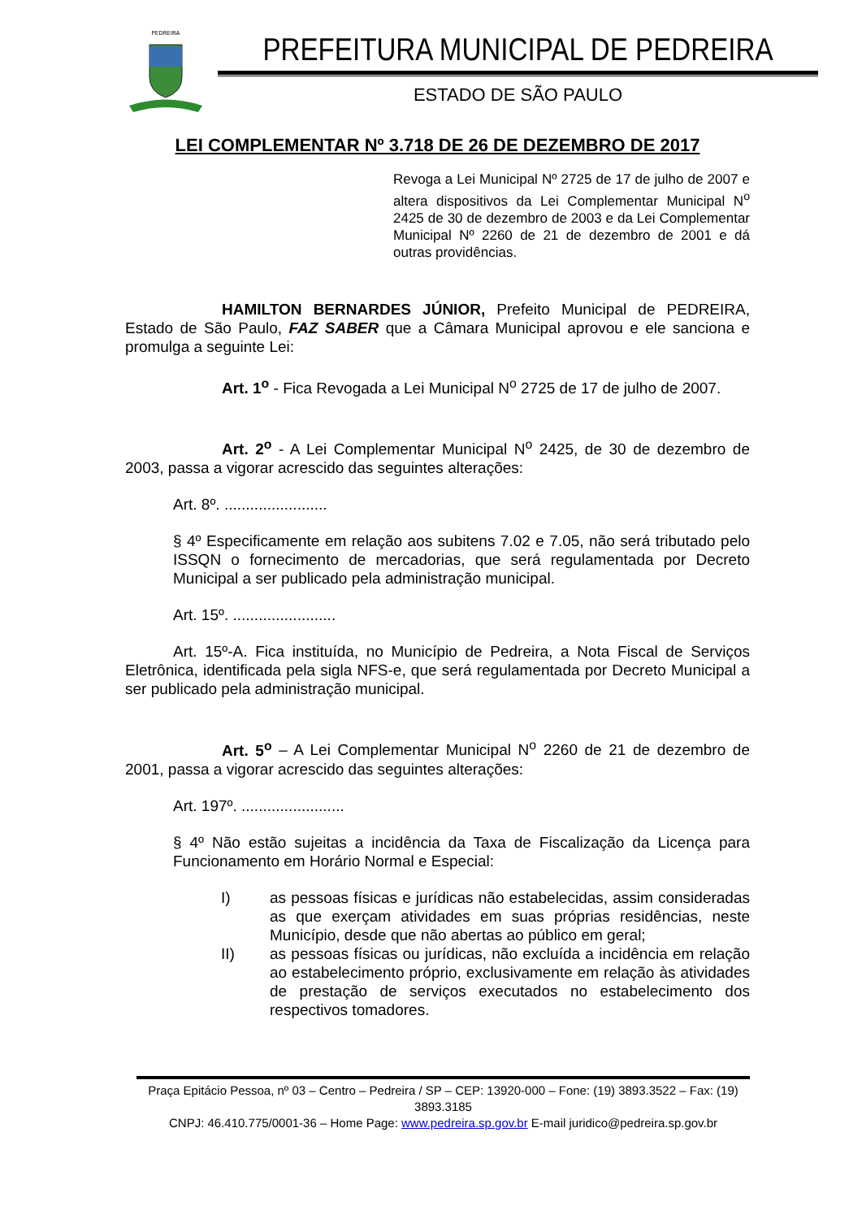PEDREIRA
PREFEITURA MUNICIPAL DE PEDREIRA
ESTADO DE SÃO PAULO
LEI COMPLEMENTAR Nº 3.718 DE 26 DE DEZEMBRO DE 2017
Revoga a Lei Municipal Nº 2725 de 17 de julho de 2007 e altera dispositivos da Lei Complementar Municipal N<sup>o</sup> 2425 de 30 de dezembro de 2003 e da Lei Complementar Municipal Nº 2260 de 21 de dezembro de 2001 e dá outras providências.
HAMILTON BERNARDES JÚNIOR, Prefeito Municipal de PEDREIRA, Estado de São Paulo, FAZ SABER que a Câmara Municipal aprovou e ele sanciona e promulga a seguinte Lei:
Art. 1<sup>o</sup> - Fica Revogada a Lei Municipal N<sup>o</sup> 2725 de 17 de julho de 2007.
Art. 2<sup>o</sup> - A Lei Complementar Municipal N<sup>o</sup> 2425, de 30 de dezembro de 2003, passa a vigorar acrescido das seguintes alterações:
Art. 8º. ........................
§ 4º Especificamente em relação aos subitens 7.02 e 7.05, não será tributado pelo ISSQN o fornecimento de mercadorias, que será regulamentada por Decreto Municipal a ser publicado pela administração municipal.
Art. 15º. ........................
Art. 15º-A. Fica instituída, no Município de Pedreira, a Nota Fiscal de Serviços Eletrônica, identificada pela sigla NFS-e, que será regulamentada por Decreto Municipal a ser publicado pela administração municipal.
Art. 5<sup>o</sup> – A Lei Complementar Municipal N<sup>o</sup> 2260 de 21 de dezembro de 2001, passa a vigorar acrescido das seguintes alterações:
Art. 197º. ........................
§ 4º Não estão sujeitas a incidência da Taxa de Fiscalização da Licença para Funcionamento em Horário Normal e Especial:
I) as pessoas físicas e jurídicas não estabelecidas, assim consideradas as que exerçam atividades em suas próprias residências, neste Município, desde que não abertas ao público em geral;
II) as pessoas físicas ou jurídicas, não excluída a incidência em relação ao estabelecimento próprio, exclusivamente em relação às atividades de prestação de serviços executados no estabelecimento dos respectivos tomadores.
Praça Epitácio Pessoa, nº 03 – Centro – Pedreira / SP – CEP: 13920-000 – Fone: (19) 3893.3522 – Fax: (19) 3893.3185
CNPJ: 46.410.775/0001-36 – Home Page: www.pedreira.sp.gov.br E-mail juridico@pedreira.sp.gov.br